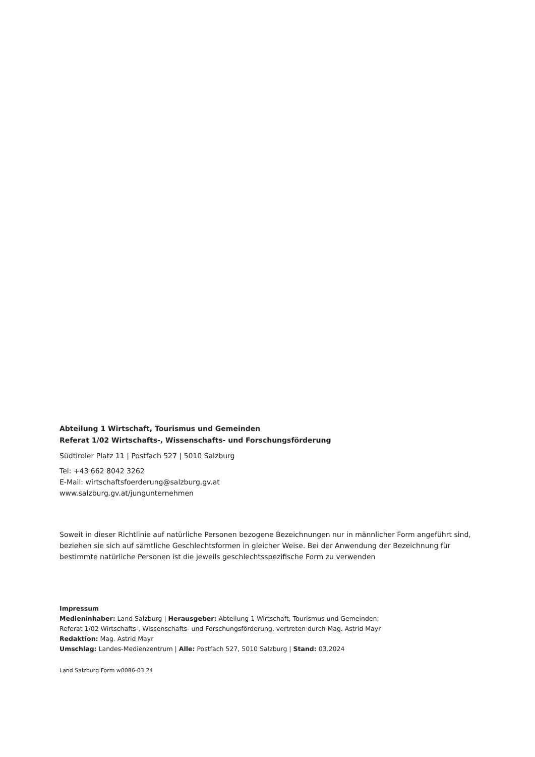Abteilung 1 Wirtschaft, Tourismus und Gemeinden
Referat 1/02 Wirtschafts-, Wissenschafts- und Forschungsförderung
Südtiroler Platz 11 | Postfach 527 | 5010 Salzburg
Tel: +43 662 8042 3262
E-Mail: wirtschaftsfoerderung@salzburg.gv.at
www.salzburg.gv.at/jungunternehmen
Soweit in dieser Richtlinie auf natürliche Personen bezogene Bezeichnungen nur in männlicher Form angeführt sind, beziehen sie sich auf sämtliche Geschlechtsformen in gleicher Weise. Bei der Anwendung der Bezeichnung für bestimmte natürliche Personen ist die jeweils geschlechtsspezifische Form zu verwenden
Impressum
Medieninhaber: Land Salzburg | Herausgeber: Abteilung 1 Wirtschaft, Tourismus und Gemeinden;
Referat 1/02 Wirtschafts-, Wissenschafts- und Forschungsförderung, vertreten durch Mag. Astrid Mayr
Redaktion: Mag. Astrid Mayr
Umschlag: Landes-Medienzentrum | Alle: Postfach 527, 5010 Salzburg | Stand: 03.2024
Land Salzburg Form w0086-03.24